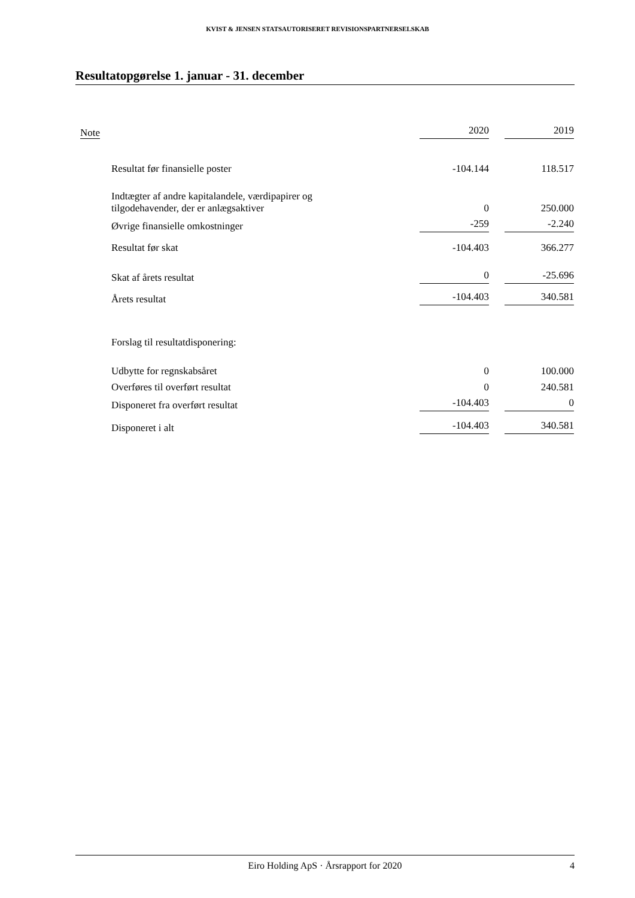KVIST & JENSEN STATSAUTORISERET REVISIONSPARTNERSELSKAB
Resultatopgørelse 1. januar - 31. december
| Note | | 2020 | | 2019 |
| --- | --- | --- | --- | --- |
| | Resultat før finansielle poster | -104.144 | | 118.517 |
| | Indtægter af andre kapitalandele, værdipapirer og tilgodehavender, der er anlægsaktiver | 0 | | 250.000 |
| | Øvrige finansielle omkostninger | -259 | | -2.240 |
| | Resultat før skat | -104.403 | | 366.277 |
| | Skat af årets resultat | 0 | | -25.696 |
| | Årets resultat | -104.403 | | 340.581 |
| | Forslag til resultatdisponering: | | | |
| | Udbytte for regnskabsåret | 0 | | 100.000 |
| | Overføres til overført resultat | 0 | | 240.581 |
| | Disponeret fra overført resultat | -104.403 | | 0 |
| | Disponeret i alt | -104.403 | | 340.581 |
Eiro Holding ApS · Årsrapport for 2020 4